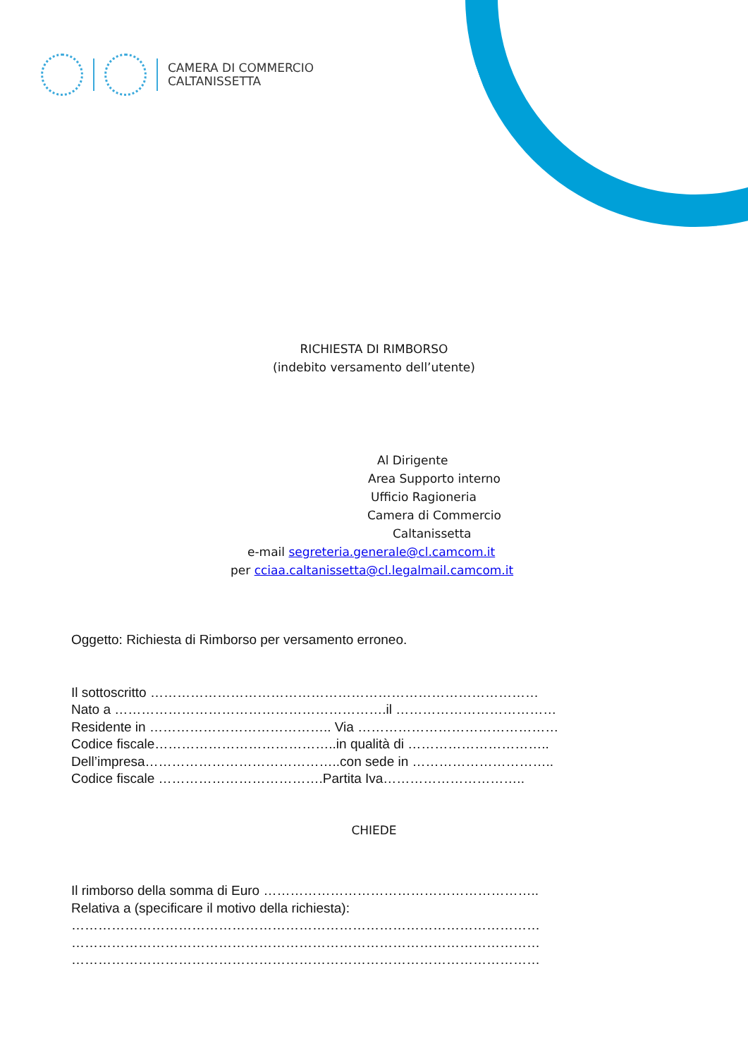CAMERA DI COMMERCIO
CALTANISSETTA
RICHIESTA DI RIMBORSO
(indebito versamento dell’utente)
Al Dirigente
Area Supporto interno
Ufficio Ragioneria
Camera di Commercio
Caltanissetta
e-mail segreteria.generale@cl.camcom.it
per cciaa.caltanissetta@cl.legalmail.camcom.it
Oggetto: Richiesta di Rimborso per versamento erroneo.
Il sottoscritto ……………………………………………………………………………
Nato a …………………………………………………….il ………………………………
Residente in ………………………………….. Via ………………………………………
Codice fiscale…………………………………..in qualità di …………………………..
Dell’impresa……………………………………..con sede in …………………………..
Codice fiscale ……………………………….Partita Iva…………………………..
CHIEDE
Il rimborso della somma di Euro ……………………………………………………..
Relativa a (specificare il motivo della richiesta):
……………………………………………………………………………………………
……………………………………………………………………………………………
……………………………………………………………………………………………